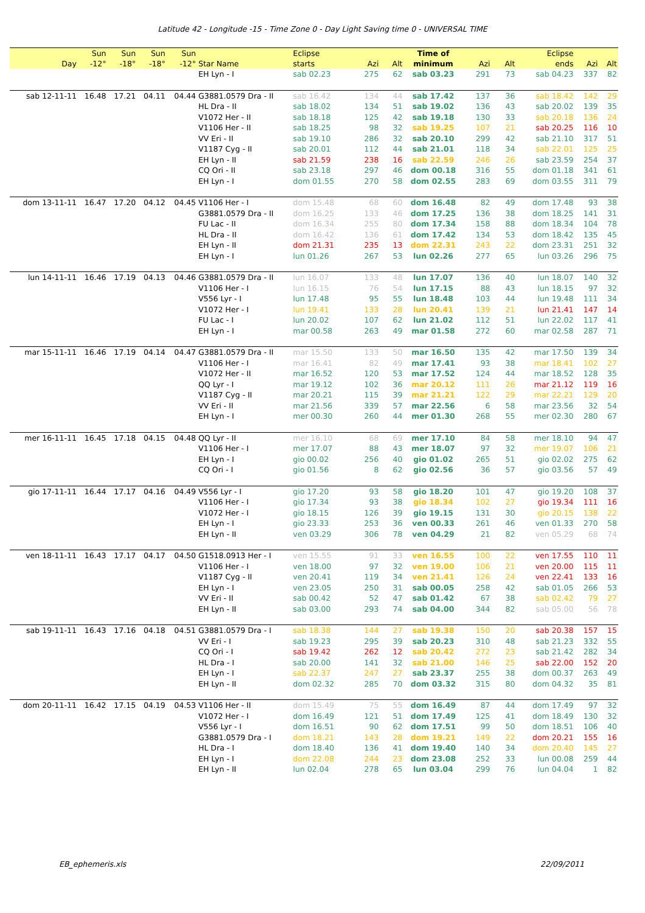Latitude 42 - Longitude -15 - Time Zone 0 - Day Light Saving time 0 - UNIVERSAL TIME
| Day | Sun -12° | Sun -18° | Sun -18° | Sun -12° | Star Name | Eclipse starts | Azi | Alt | Time of minimum | Azi | Alt | Eclipse ends | Azi | Alt |
| --- | --- | --- | --- | --- | --- | --- | --- | --- | --- | --- | --- | --- | --- | --- |
| | | | | | EH Lyn - I | sab 02.23 | 275 | 62 | sab 03.23 | 291 | 73 | sab 04.23 | 337 | 82 |
| sab 12-11-11 | 16.48 | 17.21 | 04.11 | 04.44 | G3881.0579 Dra - II | sab 16.42 | 134 | 44 | sab 17.42 | 137 | 36 | sab 18.42 | 142 | 29 |
| | | | | | HL Dra - II | sab 18.02 | 134 | 51 | sab 19.02 | 136 | 43 | sab 20.02 | 139 | 35 |
| | | | | | V1072 Her - II | sab 18.18 | 125 | 42 | sab 19.18 | 130 | 33 | sab 20.18 | 136 | 24 |
| | | | | | V1106 Her - II | sab 18.25 | 98 | 32 | sab 19.25 | 107 | 21 | sab 20.25 | 116 | 10 |
| | | | | | VV Eri - II | sab 19.10 | 286 | 32 | sab 20.10 | 299 | 42 | sab 21.10 | 317 | 51 |
| | | | | | V1187 Cyg - II | sab 20.01 | 112 | 44 | sab 21.01 | 118 | 34 | sab 22.01 | 125 | 25 |
| | | | | | EH Lyn - II | sab 21.59 | 238 | 16 | sab 22.59 | 246 | 26 | sab 23.59 | 254 | 37 |
| | | | | | CQ Ori - II | sab 23.18 | 297 | 46 | dom 00.18 | 316 | 55 | dom 01.18 | 341 | 61 |
| | | | | | EH Lyn - I | dom 01.55 | 270 | 58 | dom 02.55 | 283 | 69 | dom 03.55 | 311 | 79 |
| dom 13-11-11 | 16.47 | 17.20 | 04.12 | 04.45 | V1106 Her - I | dom 15.48 | 68 | 60 | dom 16.48 | 82 | 49 | dom 17.48 | 93 | 38 |
| | | | | | G3881.0579 Dra - II | dom 16.25 | 133 | 46 | dom 17.25 | 136 | 38 | dom 18.25 | 141 | 31 |
| | | | | | FU Lac - II | dom 16.34 | 255 | 80 | dom 17.34 | 158 | 88 | dom 18.34 | 104 | 78 |
| | | | | | HL Dra - II | dom 16.42 | 136 | 61 | dom 17.42 | 134 | 53 | dom 18.42 | 135 | 45 |
| | | | | | EH Lyn - II | dom 21.31 | 235 | 13 | dom 22.31 | 243 | 22 | dom 23.31 | 251 | 32 |
| | | | | | EH Lyn - I | lun 01.26 | 267 | 53 | lun 02.26 | 277 | 65 | lun 03.26 | 296 | 75 |
| lun 14-11-11 | 16.46 | 17.19 | 04.13 | 04.46 | G3881.0579 Dra - II | lun 16.07 | 133 | 48 | lun 17.07 | 136 | 40 | lun 18.07 | 140 | 32 |
| | | | | | V1106 Her - I | lun 16.15 | 76 | 54 | lun 17.15 | 88 | 43 | lun 18.15 | 97 | 32 |
| | | | | | V556 Lyr - I | lun 17.48 | 95 | 55 | lun 18.48 | 103 | 44 | lun 19.48 | 111 | 34 |
| | | | | | V1072 Her - I | lun 19.41 | 133 | 28 | lun 20.41 | 139 | 21 | lun 21.41 | 147 | 14 |
| | | | | | FU Lac - I | lun 20.02 | 107 | 62 | lun 21.02 | 112 | 51 | lun 22.02 | 117 | 41 |
| | | | | | EH Lyn - I | mar 00.58 | 263 | 49 | mar 01.58 | 272 | 60 | mar 02.58 | 287 | 71 |
| mar 15-11-11 | 16.46 | 17.19 | 04.14 | 04.47 | G3881.0579 Dra - II | mar 15.50 | 133 | 50 | mar 16.50 | 135 | 42 | mar 17.50 | 139 | 34 |
| | | | | | V1106 Her - I | mar 16.41 | 82 | 49 | mar 17.41 | 93 | 38 | mar 18.41 | 102 | 27 |
| | | | | | V1072 Her - II | mar 16.52 | 120 | 53 | mar 17.52 | 124 | 44 | mar 18.52 | 128 | 35 |
| | | | | | QQ Lyr - I | mar 19.12 | 102 | 36 | mar 20.12 | 111 | 26 | mar 21.12 | 119 | 16 |
| | | | | | V1187 Cyg - II | mar 20.21 | 115 | 39 | mar 21.21 | 122 | 29 | mar 22.21 | 129 | 20 |
| | | | | | VV Eri - II | mar 21.56 | 339 | 57 | mar 22.56 | 6 | 58 | mar 23.56 | 32 | 54 |
| | | | | | EH Lyn - I | mer 00.30 | 260 | 44 | mer 01.30 | 268 | 55 | mer 02.30 | 280 | 67 |
| mer 16-11-11 | 16.45 | 17.18 | 04.15 | 04.48 | QQ Lyr - II | mer 16.10 | 68 | 69 | mer 17.10 | 84 | 58 | mer 18.10 | 94 | 47 |
| | | | | | V1106 Her - I | mer 17.07 | 88 | 43 | mer 18.07 | 97 | 32 | mer 19.07 | 106 | 21 |
| | | | | | EH Lyn - I | gio 00.02 | 256 | 40 | gio 01.02 | 265 | 51 | gio 02.02 | 275 | 62 |
| | | | | | CQ Ori - I | gio 01.56 | 8 | 62 | gio 02.56 | 36 | 57 | gio 03.56 | 57 | 49 |
| gio 17-11-11 | 16.44 | 17.17 | 04.16 | 04.49 | V556 Lyr - I | gio 17.20 | 93 | 58 | gio 18.20 | 101 | 47 | gio 19.20 | 108 | 37 |
| | | | | | V1106 Her - I | gio 17.34 | 93 | 38 | gio 18.34 | 102 | 27 | gio 19.34 | 111 | 16 |
| | | | | | V1072 Her - I | gio 18.15 | 126 | 39 | gio 19.15 | 131 | 30 | gio 20.15 | 138 | 22 |
| | | | | | EH Lyn - I | gio 23.33 | 253 | 36 | ven 00.33 | 261 | 46 | ven 01.33 | 270 | 58 |
| | | | | | EH Lyn - II | ven 03.29 | 306 | 78 | ven 04.29 | 21 | 82 | ven 05.29 | 68 | 74 |
| ven 18-11-11 | 16.43 | 17.17 | 04.17 | 04.50 | G1518.0913 Her - I | ven 15.55 | 91 | 33 | ven 16.55 | 100 | 22 | ven 17.55 | 110 | 11 |
| | | | | | V1106 Her - I | ven 18.00 | 97 | 32 | ven 19.00 | 106 | 21 | ven 20.00 | 115 | 11 |
| | | | | | V1187 Cyg - II | ven 20.41 | 119 | 34 | ven 21.41 | 126 | 24 | ven 22.41 | 133 | 16 |
| | | | | | EH Lyn - I | ven 23.05 | 250 | 31 | sab 00.05 | 258 | 42 | sab 01.05 | 266 | 53 |
| | | | | | VV Eri - II | sab 00.42 | 52 | 47 | sab 01.42 | 67 | 38 | sab 02.42 | 79 | 27 |
| | | | | | EH Lyn - II | sab 03.00 | 293 | 74 | sab 04.00 | 344 | 82 | sab 05.00 | 56 | 78 |
| sab 19-11-11 | 16.43 | 17.16 | 04.18 | 04.51 | G3881.0579 Dra - I | sab 18.38 | 144 | 27 | sab 19.38 | 150 | 20 | sab 20.38 | 157 | 15 |
| | | | | | VV Eri - I | sab 19.23 | 295 | 39 | sab 20.23 | 310 | 48 | sab 21.23 | 332 | 55 |
| | | | | | CQ Ori - I | sab 19.42 | 262 | 12 | sab 20.42 | 272 | 23 | sab 21.42 | 282 | 34 |
| | | | | | HL Dra - I | sab 20.00 | 141 | 32 | sab 21.00 | 146 | 25 | sab 22.00 | 152 | 20 |
| | | | | | EH Lyn - I | sab 22.37 | 247 | 27 | sab 23.37 | 255 | 38 | dom 00.37 | 263 | 49 |
| | | | | | EH Lyn - II | dom 02.32 | 285 | 70 | dom 03.32 | 315 | 80 | dom 04.32 | 35 | 81 |
| dom 20-11-11 | 16.42 | 17.15 | 04.19 | 04.53 | V1106 Her - II | dom 15.49 | 75 | 55 | dom 16.49 | 87 | 44 | dom 17.49 | 97 | 32 |
| | | | | | V1072 Her - I | dom 16.49 | 121 | 51 | dom 17.49 | 125 | 41 | dom 18.49 | 130 | 32 |
| | | | | | V556 Lyr - I | dom 16.51 | 90 | 62 | dom 17.51 | 99 | 50 | dom 18.51 | 106 | 40 |
| | | | | | G3881.0579 Dra - I | dom 18.21 | 143 | 28 | dom 19.21 | 149 | 22 | dom 20.21 | 155 | 16 |
| | | | | | HL Dra - I | dom 18.40 | 136 | 41 | dom 19.40 | 140 | 34 | dom 20.40 | 145 | 27 |
| | | | | | EH Lyn - I | dom 22.08 | 244 | 23 | dom 23.08 | 252 | 33 | lun 00.08 | 259 | 44 |
| | | | | | EH Lyn - II | lun 02.04 | 278 | 65 | lun 03.04 | 299 | 76 | lun 04.04 | 1 | 82 |
EB_ephemeris.xls 22/09/2011